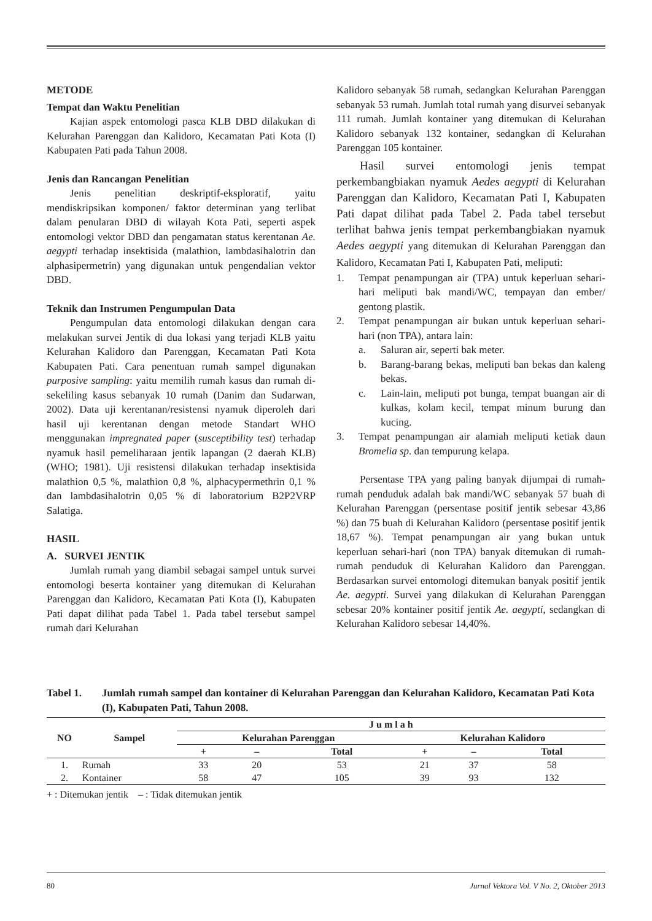METODE
Tempat dan Waktu Penelitian
Kajian aspek entomologi pasca KLB DBD dilakukan di Kelurahan Parenggan dan Kalidoro, Kecamatan Pati Kota (I) Kabupaten Pati pada Tahun 2008.
Jenis dan Rancangan Penelitian
Jenis penelitian deskriptif-eksploratif, yaitu mendiskripsikan komponen/ faktor determinan yang terlibat dalam penularan DBD di wilayah Kota Pati, seperti aspek entomologi vektor DBD dan pengamatan status kerentanan Ae. aegypti terhadap insektisida (malathion, lambdasihalotrin dan alphasipermetrin) yang digunakan untuk pengendalian vektor DBD.
Teknik dan Instrumen Pengumpulan Data
Pengumpulan data entomologi dilakukan dengan cara melakukan survei Jentik di dua lokasi yang terjadi KLB yaitu Kelurahan Kalidoro dan Parenggan, Kecamatan Pati Kota Kabupaten Pati. Cara penentuan rumah sampel digunakan purposive sampling: yaitu memilih rumah kasus dan rumah di-sekeliling kasus sebanyak 10 rumah (Danim dan Sudarwan, 2002). Data uji kerentanan/resistensi nyamuk diperoleh dari hasil uji kerentanan dengan metode Standart WHO menggunakan impregnated paper (susceptibility test) terhadap nyamuk hasil pemeliharaan jentik lapangan (2 daerah KLB) (WHO; 1981). Uji resistensi dilakukan terhadap insektisida malathion 0,5 %, malathion 0,8 %, alphacypermethrin 0,1 % dan lambdasihalotrin 0,05 % di laboratorium B2P2VRP Salatiga.
HASIL
A. SURVEI JENTIK
Jumlah rumah yang diambil sebagai sampel untuk survei entomologi beserta kontainer yang ditemukan di Kelurahan Parenggan dan Kalidoro, Kecamatan Pati Kota (I), Kabupaten Pati dapat dilihat pada Tabel 1. Pada tabel tersebut sampel rumah dari Kelurahan
Kalidoro sebanyak 58 rumah, sedangkan Kelurahan Parenggan sebanyak 53 rumah. Jumlah total rumah yang disurvei sebanyak 111 rumah. Jumlah kontainer yang ditemukan di Kelurahan Kalidoro sebanyak 132 kontainer, sedangkan di Kelurahan Parenggan 105 kontainer.
Hasil survei entomologi jenis tempat perkembangbiakan nyamuk Aedes aegypti di Kelurahan Parenggan dan Kalidoro, Kecamatan Pati I, Kabupaten Pati dapat dilihat pada Tabel 2. Pada tabel tersebut terlihat bahwa jenis tempat perkembangbiakan nyamuk Aedes aegypti yang ditemukan di Kelurahan Parenggan dan Kalidoro, Kecamatan Pati I, Kabupaten Pati, meliputi:
1. Tempat penampungan air (TPA) untuk keperluan sehari-hari meliputi bak mandi/WC, tempayan dan ember/ gentong plastik.
2. Tempat penampungan air bukan untuk keperluan sehari-hari (non TPA), antara lain:
a. Saluran air, seperti bak meter.
b. Barang-barang bekas, meliputi ban bekas dan kaleng bekas.
c. Lain-lain, meliputi pot bunga, tempat buangan air di kulkas, kolam kecil, tempat minum burung dan kucing.
3. Tempat penampungan air alamiah meliputi ketiak daun Bromelia sp. dan tempurung kelapa.
Persentase TPA yang paling banyak dijumpai di rumah-rumah penduduk adalah bak mandi/WC sebanyak 57 buah di Kelurahan Parenggan (persentase positif jentik sebesar 43,86 %) dan 75 buah di Kelurahan Kalidoro (persentase positif jentik 18,67 %). Tempat penampungan air yang bukan untuk keperluan sehari-hari (non TPA) banyak ditemukan di rumah-rumah penduduk di Kelurahan Kalidoro dan Parenggan. Berdasarkan survei entomologi ditemukan banyak positif jentik Ae. aegypti. Survei yang dilakukan di Kelurahan Parenggan sebesar 20% kontainer positif jentik Ae. aegypti, sedangkan di Kelurahan Kalidoro sebesar 14,40%.
Tabel 1. Jumlah rumah sampel dan kontainer di Kelurahan Parenggan dan Kelurahan Kalidoro, Kecamatan Pati Kota (I), Kabupaten Pati, Tahun 2008.
| NO | Sampel | J u m l a h | | | | | |
| --- | --- | --- | --- | --- | --- | --- | --- |
| | | Kelurahan Parenggan | | | Kelurahan Kalidoro | | |
| | | + | – | Total | + | – | Total |
| 1. | Rumah | 33 | 20 | 53 | 21 | 37 | 58 |
| 2. | Kontainer | 58 | 47 | 105 | 39 | 93 | 132 |
+ : Ditemukan jentik – : Tidak ditemukan jentik
80 Jurnal Vektora Vol. V No. 2, Oktober 2013